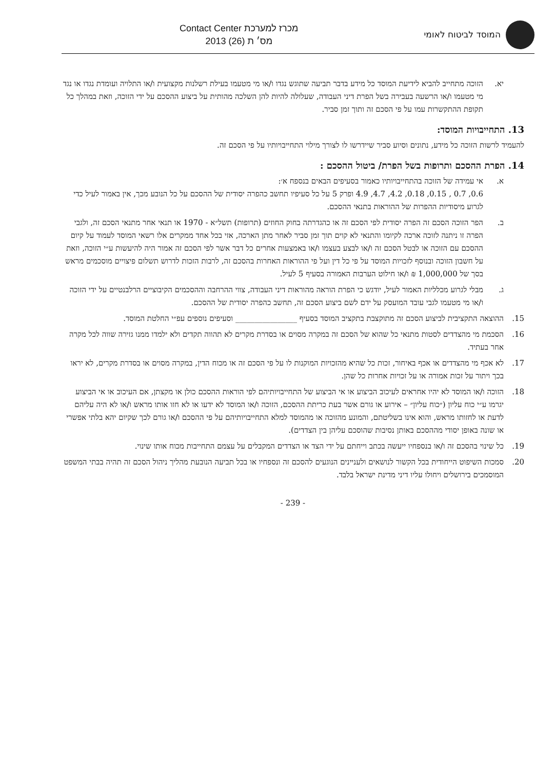המוסד לביטוח לאומי
מכרז למערכת Contact Center
מס׳ ת (26) 2013
יא. הזוכה מתחייב להביא לידיעת המוסד כל מידע בדבר תביעה שתוגש נגדו ו/או מי מטעמו בעילת רשלנות מקצועית ו/או התלויה ועומדת נגדו או נגד מי מטעמו ו/או הרשעה בעבירה בשל הפרת דיני העבודה, שעלולה להיות להן השלכה מהותית על ביצוע ההסכם על ידי הזוכה, וזאת במהלך כל תקופת ההתקשרות עמו על פי הסכם זה ותוך זמן סביר.
13. התחייבויות המוסד:
להעמיד לרשות הזוכה כל מידע, נתונים וסיוע סביר שיידרשו לו לצורך מילוי התחייבויותיו על פי הסכם זה.
14. הפרת ההסכם ותרופות בשל הפרת/ ביטול ההסכם :
א. אי עמידה של הזוכה בהתחייבויותיו כאמור בסעיפים הבאים בנספח א׳:
0.6, 0.7 , 0.15, 0.18, 4.2, 4.7, 4.9 ופרק 5 על כל סעיפיו תחשב כהפרה יסודית של ההסכם על כל הנובע מכך, אין באמור לעיל כדי לגרוע מיסודיות ההפרות של ההוראות בתנאי ההסכם.
ב. הפר הזוכה הסכם זה הפרה יסודית לפי הסכם זה או כהגדרתה בחוק החוזים (תרופות) תשל״א - 1970 או תנאי אחר מתנאי הסכם זה, ולגבי הפרה זו ניתנה לזוכה ארכה לקיומו והתנאי לא קוים תוך זמן סביר לאחר מתן הארכה, אזי בכל אחד ממקרים אלו רשאי המוסד לעמוד על קיום ההסכם עם הזוכה או לבטל הסכם זה ו/או לבצע בעצמו ו/או באמצעות אחרים כל דבר אשר לפי הסכם זה אמור היה להיעשות ע״י הזוכה, וזאת על חשבון הזוכה ובנוסף לזכויות המוסד על פי כל דין ועל פי ההוראות האחרות בהסכם זה, לרבות הזכות לדרוש תשלום פיצויים מוסכמים מראש בסך של 1,000,000 ₪ ו/או חילוט הערבות האמורה בסעיף 5 לעיל.
ג. מבלי לגרוע מכלליות האמור לעיל, יודגש כי הפרת הוראה מהוראות דיני העבודה, צווי ההרחבה וההסכמים הקיבוציים הרלבנטיים על ידי הזוכה ו/או מי מטעמו לגבי עובד המועסק על ידם לשם ביצוע הסכם זה, תחשב כהפרה יסודית של ההסכם.
15. ההוצאה התקציבית לביצוע הסכם זה מתוקצבת בתקציב המוסד בסעיף ________________ וסעיפים נוספים עפ״י החלטת המוסד.
16. הסכמת מי מהצדדים לסטות מתנאי כל שהוא של הסכם זה במקרה מסוים או בסדרת מקרים לא תהווה תקדים ולא ילמדו ממנו גזירה שווה לכל מקרה אחר בעתיד.
17. לא אכף מי מהצדדים או אכף באיחור, זכות כל שהיא מהזכויות המוקנות לו על פי הסכם זה או מכוח הדין, במקרה מסוים או בסדרת מקרים, לא יראו בכך ויתור על זכות אמורה או על זכויות אחרות כל שהן.
18. הזוכה ו/או המוסד לא יהיו אחראים לעיכוב הביצוע או אי הביצוע של התחייבויותיהם לפי הוראות ההסכם כולן או מקצתן, אם העיכוב או אי הביצוע יגרמו ע״י כוח עליון (״כוח עליון״ – אירוע או גורם אשר בעת כריתת ההסכם, הזוכה ו/או המוסד לא ידעו או לא חזו אותו מראש ו/או לא היה עליהם לדעת או לחזותו מראש, והוא אינו בשליטתם, והמונע מהזוכה או מהמוסד למלא התחייבויותיהם על פי ההסכם ו/או גורם לכך שקיום יהא בלתי אפשרי או שונה באופן יסודי מההסכם באותן נסיבות שהוסכם עליהן בין הצדדים).
19. כל שינוי בהסכם זה ו/או בנספחיו ייעשה בכתב וייחתם על ידי הצד או הצדדים המקבלים על עצמם התחייבות מכוח אותו שינוי.
20. סמכות השיפוט הייחודית בכל הקשור לנושאים ולעניינים הנוגעים להסכם זה ונספחיו או בכל תביעה הנובעת מהליך ניהול הסכם זה תהיה בבתי המשפט המוסמכים בירושלים ויחולו עליו דיני מדינת ישראל בלבד.
- 239 -